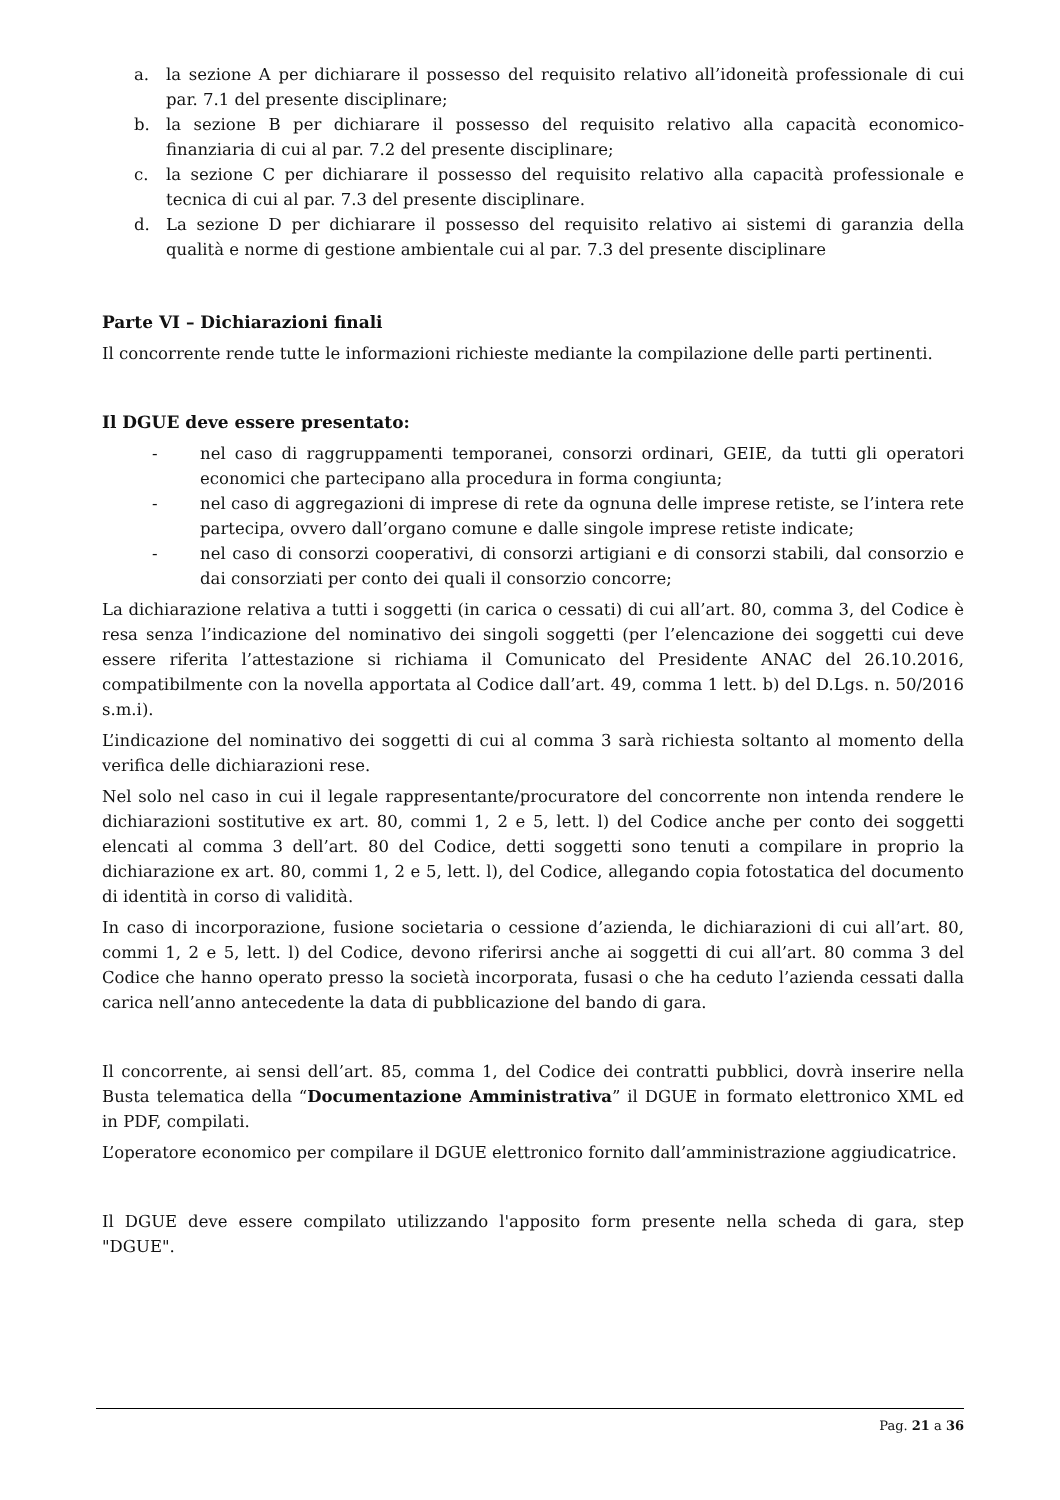a. la sezione A per dichiarare il possesso del requisito relativo all’idoneità professionale di cui par. 7.1 del presente disciplinare;
b. la sezione B per dichiarare il possesso del requisito relativo alla capacità economico-finanziaria di cui al par. 7.2 del presente disciplinare;
c. la sezione C per dichiarare il possesso del requisito relativo alla capacità professionale e tecnica di cui al par. 7.3 del presente disciplinare.
d. La sezione D per dichiarare il possesso del requisito relativo ai sistemi di garanzia della qualità e norme di gestione ambientale cui al par. 7.3 del presente disciplinare
Parte VI – Dichiarazioni finali
Il concorrente rende tutte le informazioni richieste mediante la compilazione delle parti pertinenti.
Il DGUE deve essere presentato:
- nel caso di raggruppamenti temporanei, consorzi ordinari, GEIE, da tutti gli operatori economici che partecipano alla procedura in forma congiunta;
- nel caso di aggregazioni di imprese di rete da ognuna delle imprese retiste, se l’intera rete partecipa, ovvero dall’organo comune e dalle singole imprese retiste indicate;
- nel caso di consorzi cooperativi, di consorzi artigiani e di consorzi stabili, dal consorzio e dai consorziati per conto dei quali il consorzio concorre;
La dichiarazione relativa a tutti i soggetti (in carica o cessati) di cui all’art. 80, comma 3, del Codice è resa senza l’indicazione del nominativo dei singoli soggetti (per l’elencazione dei soggetti cui deve essere riferita l’attestazione si richiama il Comunicato del Presidente ANAC del 26.10.2016, compatibilmente con la novella apportata al Codice dall’art. 49, comma 1 lett. b) del D.Lgs. n. 50/2016 s.m.i).
L’indicazione del nominativo dei soggetti di cui al comma 3 sarà richiesta soltanto al momento della verifica delle dichiarazioni rese.
Nel solo nel caso in cui il legale rappresentante/procuratore del concorrente non intenda rendere le dichiarazioni sostitutive ex art. 80, commi 1, 2 e 5, lett. l) del Codice anche per conto dei soggetti elencati al comma 3 dell’art. 80 del Codice, detti soggetti sono tenuti a compilare in proprio la dichiarazione ex art. 80, commi 1, 2 e 5, lett. l), del Codice, allegando copia fotostatica del documento di identità in corso di validità.
In caso di incorporazione, fusione societaria o cessione d’azienda, le dichiarazioni di cui all’art. 80, commi 1, 2 e 5, lett. l) del Codice, devono riferirsi anche ai soggetti di cui all’art. 80 comma 3 del Codice che hanno operato presso la società incorporata, fusasi o che ha ceduto l’azienda cessati dalla carica nell’anno antecedente la data di pubblicazione del bando di gara.
Il concorrente, ai sensi dell’art. 85, comma 1, del Codice dei contratti pubblici, dovrà inserire nella Busta telematica della “Documentazione Amministrativa” il DGUE in formato elettronico XML ed in PDF, compilati.
L’operatore economico per compilare il DGUE elettronico fornito dall’amministrazione aggiudicatrice.
Il DGUE deve essere compilato utilizzando l'apposito form presente nella scheda di gara, step "DGUE".
Pag. 21 a 36